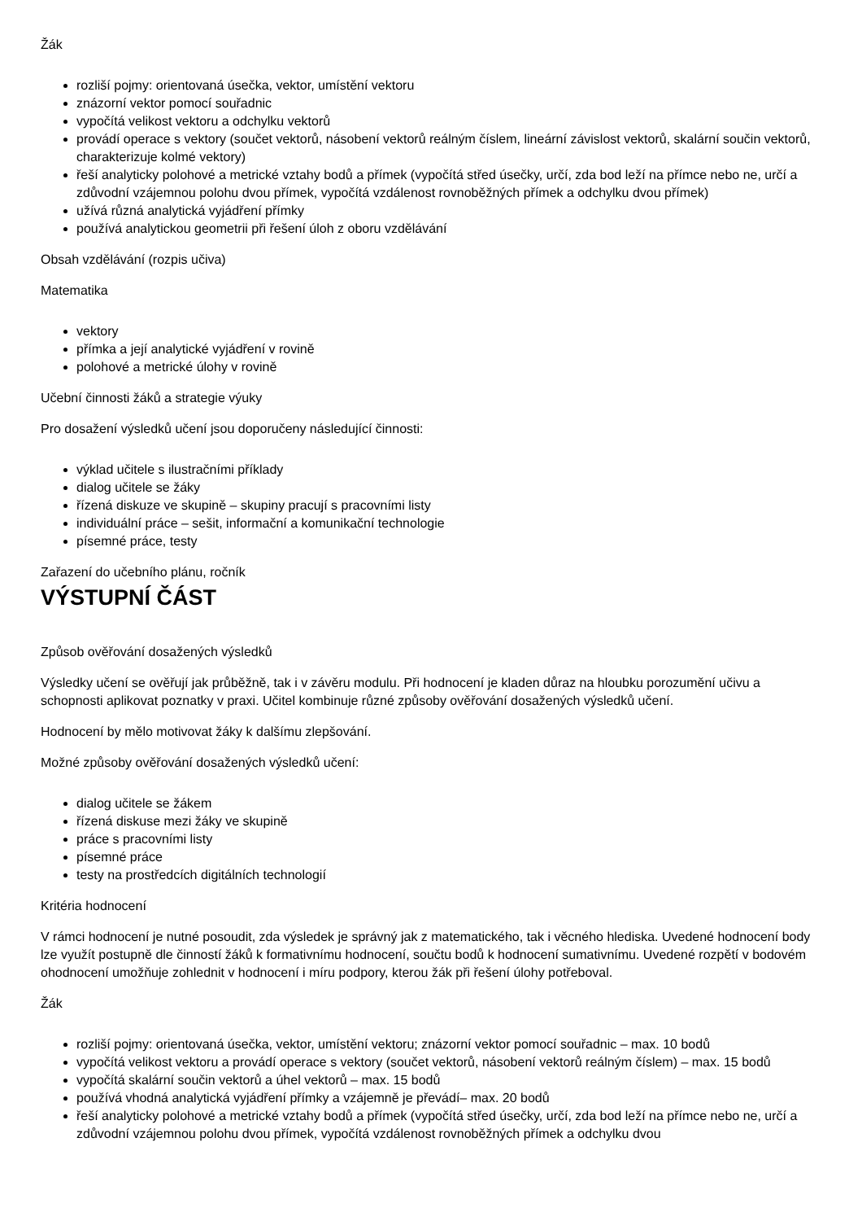Žák
rozliší pojmy: orientovaná úsečka, vektor, umístění vektoru
znázorní vektor pomocí souřadnic
vypočítá velikost vektoru a odchylku vektorů
provádí operace s vektory (součet vektorů, násobení vektorů reálným číslem, lineární závislost vektorů, skalární součin vektorů, charakterizuje kolmé vektory)
řeší analyticky polohové a metrické vztahy bodů a přímek (vypočítá střed úsečky, určí, zda bod leží na přímce nebo ne, určí a zdůvodní vzájemnou polohu dvou přímek, vypočítá vzdálenost rovnoběžných přímek a odchylku dvou přímek)
užívá různá analytická vyjádření přímky
používá analytickou geometrii při řešení úloh z oboru vzdělávání
Obsah vzdělávání (rozpis učiva)
Matematika
vektory
přímka a její analytické vyjádření v rovině
polohové a metrické úlohy v rovině
Učební činnosti žáků a strategie výuky
Pro dosažení výsledků učení jsou doporučeny následující činnosti:
výklad učitele s ilustračními příklady
dialog učitele se žáky
řízená diskuze ve skupině – skupiny pracují s pracovními listy
individuální práce – sešit, informační a komunikační technologie
písemné práce, testy
Zařazení do učebního plánu, ročník
VÝSTUPNÍ ČÁST
Způsob ověřování dosažených výsledků
Výsledky učení se ověřují jak průběžně, tak i v závěru modulu. Při hodnocení je kladen důraz na hloubku porozumění učivu a schopnosti aplikovat poznatky v praxi. Učitel kombinuje různé způsoby ověřování dosažených výsledků učení.
Hodnocení by mělo motivovat žáky k dalšímu zlepšování.
Možné způsoby ověřování dosažených výsledků učení:
dialog učitele se žákem
řízená diskuse mezi žáky ve skupině
práce s pracovními listy
písemné práce
testy na prostředcích digitálních technologií
Kritéria hodnocení
V rámci hodnocení je nutné posoudit, zda výsledek je správný jak z matematického, tak i věcného hlediska. Uvedené hodnocení body lze využít postupně dle činností žáků k formativnímu hodnocení, součtu bodů k hodnocení sumativnímu. Uvedené rozpětí v bodovém ohodnocení umožňuje zohlednit v hodnocení i míru podpory, kterou žák při řešení úlohy potřeboval.
Žák
rozliší pojmy: orientovaná úsečka, vektor, umístění vektoru; znázorní vektor pomocí souřadnic – max. 10 bodů
vypočítá velikost vektoru a provádí operace s vektory (součet vektorů, násobení vektorů reálným číslem) – max. 15 bodů
vypočítá skalární součin vektorů a úhel vektorů – max. 15 bodů
používá vhodná analytická vyjádření přímky a vzájemně je převádí– max. 20 bodů
řeší analyticky polohové a metrické vztahy bodů a přímek (vypočítá střed úsečky, určí, zda bod leží na přímce nebo ne, určí a zdůvodní vzájemnou polohu dvou přímek, vypočítá vzdálenost rovnoběžných přímek a odchylku dvou